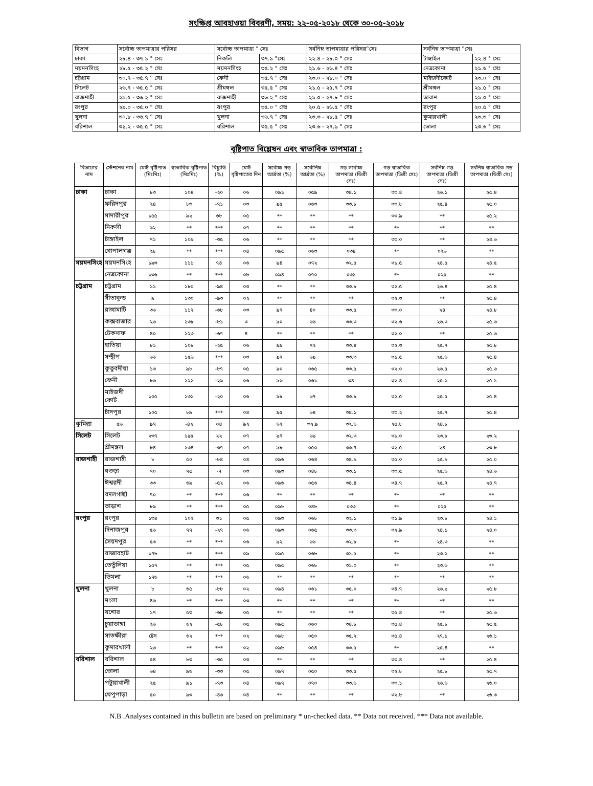সংক্ষিপ্ত আবহাওয়া বিবরণী, সময়: ২২-০৫-২০১৮ থেকে ৩০-০৫-২০১৮
| বিভাগ | সর্বোচ্চ তাপমাত্রার পরিসর | সর্বোচ্চ তাপমাত্রা ° সেঃ | | সর্বনিম্ন তাপমাত্রার পরিসর°সেঃ | সর্বনিম্ন তাপমাত্রা °সেঃ | |
| --- | --- | --- | --- | --- | --- | --- |
| ঢাকা | ২৮.৪ - ৩৭.১ ° সেঃ | নিকলি | ৩৭.১ °সেঃ | ২২.৪ - ২৮.০ ° সেঃ | টাঙ্গাইল | ২২.৪ ° সেঃ |
| ময়মনসিংহ | ২৮.৫ - ৩৫.২ ° সেঃ | ময়মনসিংহ | ৩৫.২ ° সেঃ | ২১.৬ - ২৬.৪ ° সেঃ | নেত্রকোনা | ২১.৬ ° সেঃ |
| চট্টগ্রাম | ৩০.৭ - ৩৫.৭ ° সেঃ | ফেনী | ৩৫.৭ ° সেঃ | ২৩.০ - ২৮.০ ° সেঃ | মাইজদীকোর্ট | ২৩.০ ° সেঃ |
| সিলেট | ২৬.৭ - ৩৫.৫ ° সেঃ | শ্রীমঙ্গল | ৩৫.৫ ° সেঃ | ২১.৫ - ২৫.৭ ° সেঃ | শ্রীমঙ্গল | ২১.৫ ° সেঃ |
| রাজশাহী | ২৯.৫ - ৩৬.২ ° সেঃ | রাজশাহী | ৩৬.২ ° সেঃ | ২১.০ - ২৭.৮ ° সেঃ | তারাশ | ২১.০ ° সেঃ |
| রংপুর | ২৯.০ - ৩৫.০ ° সেঃ | রংপুর | ৩৫.০ ° সেঃ | ২০.৫ - ২৬.৫ ° সেঃ | রংপুর | ২০.৫ ° সেঃ |
| খুলনা | ৩০.৮ - ৩৬.৭ ° সেঃ | খুলনা | ৩৬.৭ ° সেঃ | ২৩.৩ - ২৮.৫ ° সেঃ | কুমারখালী | ২৩.৩ ° সেঃ |
| বরিশাল | ৩১.২ - ৩৫.৫ ° সেঃ | বরিশাল | ৩৫.৫ ° সেঃ | ২৩.৬ - ২৭.৯ ° সেঃ | ভোলা | ২৩.৬ ° সেঃ |
বৃষ্টিপাত বিশ্লেষন এবং স্বাভাবিক তাপমাত্রা :
| বিভাগের নাম | স্টেশনের নাম | মোট বৃষ্টিপাত (মিঃমিঃ) | স্বাভাবিক বৃষ্টিপাত (মিঃমিঃ) | বিচ্যুতি (%) | মোট বৃষ্টিপাতের দিন | সর্বোচ্চ গড় আর্দ্রতা (%) | সর্বোনিম্ন আর্দ্রতা (%) | গড় সর্বোচ্চ তাপমাত্রা (ডিগ্রী সেঃ) | গড় স্বাভাবিক তাপমাত্রা (ডিগ্রী সেঃ) | সর্বনিম্ন গড় তাপমাত্রা (ডিগ্রী সেঃ) | সর্বনিম্ন স্বাভাবিক গড় তাপমাত্রা (ডিগ্রী সেঃ) |
| --- | --- | --- | --- | --- | --- | --- | --- | --- | --- | --- | --- |
| ঢাকা | ঢাকা | ৮৩ | ১০৪ | -২০ | ০৬ | ০৯১ | ০৫৯ | ৩৪.১ | ৩৩.৪ | ২৬.১ | ২৫.৪ |
| | ফরিদপুর | ২৪ | ৮৩ | -৭১ | ০৩ | ৯৫ | ০৬৩ | ৩৩.৮ | ৩৩.৮ | ২৫.৪ | ২৫.০ |
| | মাদারীপুর | ১৫৫ | ৯২ | ৬৮ | ০৫ | ** | ** | ** | ৩৩.৯ | ** | ২৫.২ |
| | নিকলী | ৯২ | ** | *** | ০৭ | ** | ** | ** | ** | ** | ** |
| | টাঙ্গাইল | ৭১ | ১০৯ | -৩৫ | ০৬ | ** | ** | ** | ৩৩.০ | ** | ২৪.৬ |
| | গোপালগঞ্জ | ২৮ | ** | *** | ০৪ | ০৯৫ | ০৬৩ | ০৩৪ | ** | ০২৬ | ** |
| ময়মনসিংহ | ময়মনসিংহ | ১৯৩ | ১১১ | ৭৪ | ০৬ | ৯৪ | ০৭২ | ৩২.৫ | ৩১.৫ | ২৪.৫ | ২৪.৫ |
| | নেত্রকোনা | ১৩৬ | ** | *** | ০৮ | ০৯৪ | ০৭০ | ০৩১ | ** | ০২৫ | ** |
| চট্টগ্রাম | চট্টগ্রাম | ১১ | ১৮০ | -৯৪ | ০৩ | ** | ** | ৩৩.৮ | ৩২.৫ | ২৬.৪ | ২৫.৪ |
| | সীতাকুন্ড | ৯ | ১৩০ | -৯৩ | ০২ | ** | ** | ** | ৩২.৩ | ** | ২৫.৪ |
| | রাঙ্গামাটি | ৩৬ | ১১২ | -৬৮ | ০৩ | ৯৭ | ৪০ | ৩৩.৫ | ৩৩.০ | ২৪ | ২৪.৮ |
| | কক্সবাজার | ২৬ | ১৩৮ | -৮১ | ৩ | ৯০ | ৬৬ | ৩৩.৩ | ৩২.৬ | ২৬.৩ | ২৫.৬ |
| | টেকনাফ | ৪০ | ১২৩ | -৬৭ | ৪ | ** | ** | ** | ৩২.০ | ** | ২৫.৬ |
| | হাতিয়া | ৮১ | ১০৮ | -২৫ | ০৬ | ৯৯ | ৭২ | ৩৩.৪ | ৩২.৩ | ২৫.৭ | ২৫.৮ |
| | সন্দ্বীপ | ৬৬ | ১৫৬ | *** | ০৩ | ৯৭ | ৬৯ | ৩৩.৩ | ৩১.৫ | ২৫.৬ | ২৫.৪ |
| | কুতুবদীয়া | ১৩ | ৯৮ | -৮৭ | ০৫ | ৯০ | ০৬৫ | ৩৩.৫ | ৩২.০ | ২৬.৫ | ২৫.৬ |
| | ফেনী | ৮৬ | ১২১ | -২৯ | ০৬ | ৯৬ | ০৬১ | ৩৪ | ৩২.৪ | ২৫.২ | ২৫.১ |
| | মাইজদী কোর্ট | ১০৫ | ১৩১ | -২০ | ০৬ | ৯৮ | ৬৭ | ৩৩.৮ | ৩২.৫ | ২৫.৫ | ২৫.৪ |
| | চাঁদপুর | ১০৫ | ৮৯ | *** | ০৪ | ৯৫ | ৬৪ | ৩৪.১ | ৩৩.২ | ২৫.৭ | ২৫.৪ |
| কুমিল্লা | ৫৬ | ৯৭ | -৪২ | ০৪ | ৯২ | ৬২ | ৩২.৯ | ৩২.৬ | ২৫.৮ | ২৪.৮ | |
| সিলেট | সিলেট | ২৩৭ | ১৯৫ | ২২ | ০৭ | ৯৭ | ৬৯ | ৩২.৩ | ৩১.০ | ২৩.৮ | ২৩.২ |
| | শ্রীমঙ্গল | ৮৪ | ১৩৪ | -৩৭ | ০৭ | ৯৮ | ০৫০ | ৩৩.৭ | ৩২.৫ | ২৪ | ২৩.৮ |
| রাজশাহী | রাজশাহী | ৮ | ৫০ | -৮৪ | ০৪ | ০৯৬ | ০৬৪ | ৩৪.৯ | ৩৫.০ | ২৫.৯ | ২৫.০ |
| | বগুড়া | ৭০ | ৭৫ | -৭ | ০৩ | ০৯৩ | ০৪৮ | ৩৩.১ | ৩৩.৫ | ২৫.৬ | ২৪.৬ |
| | ঈশ্বরদী | ৩৩ | ৬৯ | -৫২ | ০৬ | ০৯৬ | ০৫৬ | ৩৪.৪ | ৩৪.৭ | ২৫.৭ | ২৪.৭ |
| | বদলগাছী | ৭০ | ** | *** | ০৬ | ** | ** | ** | ** | ** | ** |
| | তাড়াশ | ৮৯ | ** | *** | ০৫ | ০৯৮ | ০৪৮ | ০৩৩ | ** | ০২৫ | ** |
| রংপুর | রংপুর | ১৩৪ | ১০২ | ৩১ | ০৫ | ০৯৩ | ০৬৮ | ৩২.১ | ৩১.৯ | ২৩.৮ | ২৪.১ |
| | দিনাজপুর | ৫৬ | ৭৭ | -২৭ | ০৬ | ০৯৩ | ০৬৫ | ৩৩.৩ | ৩২.৯ | ২৪.১ | ২৪.০ |
| | সৈয়দপুর | ৫৩ | ** | *** | ০৬ | ৯২ | ৬৬ | ৩২.৮ | ** | ২৪.৩ | ** |
| | রাজারহাট | ১৭৮ | ** | *** | ০৯ | ০৯৫ | ০৬৮ | ৩১.৫ | ** | ২৩.২ | ** |
| | তেতুঁলিয়া | ১৫৭ | ** | *** | ০৫ | ০৯৫ | ০৬৮ | ৩১.০ | ** | ২৩.৬ | ** |
| | ডিমলা | ১৭৬ | ** | *** | ০৬ | ** | ** | ** | ** | ** | ** |
| খুলনা | খুলনা | ৮ | ৬৫ | -৮৮ | ০২ | ০৯৪ | ০৬১ | ৩৫.০ | ৩৪.৭ | ২৬.৯ | ২৫.৮ |
| | মংলা | ৪৬ | ** | *** | ০৩ | ** | ** | ** | ** | ** | ** |
| | যশোর | ১৭ | ৫৩ | -৬৮ | ০৫ | ** | ** | ** | ৩৫.৪ | ** | ২৫.৬ |
| | চুয়াডাঙ্গা | ২৬ | ৬২ | -৫৮ | ০৫ | ০৯৫ | ০৬০ | ৩৪.৮ | ৩৫.৪ | ২৫.৮ | ২৫.৫ |
| | সাতক্ষীরা | ট্রেস | ৬২ | *** | ০২ | ০৯৮ | ০৫০ | ৩৫.২ | ৩৫.৪ | ২৭.১ | ২৬.১ |
| | কুমারখালী | ২৬ | ** | *** | ০২ | ০৯৮ | ০৫৪ | ৩৩.৫ | ** | ২৫.৪ | ** |
| বরিশাল | বরিশাল | ৫৪ | ৮৩ | -৩৫ | ০৩ | ** | ** | ** | ৩৩.৪ | ** | ২৫.৪ |
| | ভোলা | ৬৪ | ৯৬ | -৩৩ | ০৫ | ০৯৭ | ০৫০ | ৩৩.৫ | ৩২.৮ | ২৫.৮ | ২৫.৭ |
| | পটুয়াখালী | ২৫ | ৯১ | -৭৩ | ০৪ | ০৯৭ | ০৭০ | ৩৩.৬ | ৩৩.১ | ২৬.৬ | ২৬.০ |
| | খেপুপাড়া | ৫০ | ৯৩ | -৪৬ | ০৪ | ** | ** | ** | ৩২.৮ | ** | ২৬.৩ |
N.B .Analyses contained in this bulletin are based on preliminary * un-checked data. ** Data not received. *** Data not available.